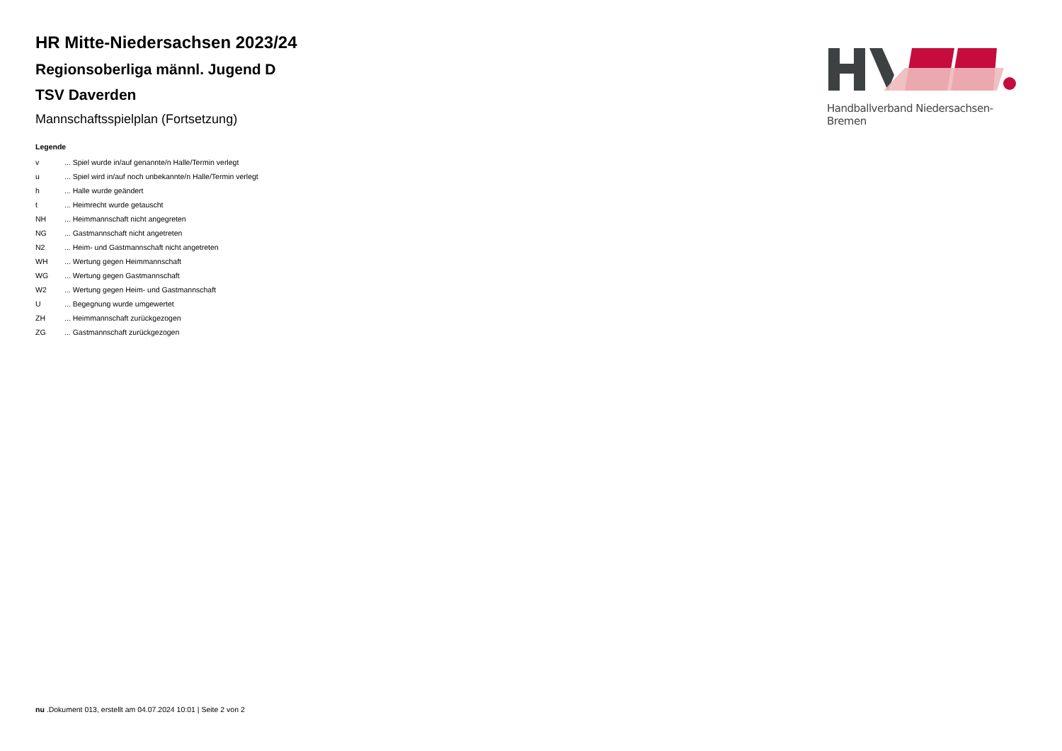Handballverband Niedersachsen-Bremen
HR Mitte-Niedersachsen 2023/24
Regionsoberliga männl. Jugend D
TSV Daverden
Mannschaftsspielplan (Fortsetzung)
Legende
| v | ... Spiel wurde in/auf genannte/n Halle/Termin verlegt |
| u | ... Spiel wird in/auf noch unbekannte/n Halle/Termin verlegt |
| h | ... Halle wurde geändert |
| t | ... Heimrecht wurde getauscht |
| NH | ... Heimmannschaft nicht angegreten |
| NG | ... Gastmannschaft nicht angetreten |
| N2 | ... Heim- und Gastmannschaft nicht angetreten |
| WH | ... Wertung gegen Heimmannschaft |
| WG | ... Wertung gegen Gastmannschaft |
| W2 | ... Wertung gegen Heim- und Gastmannschaft |
| U | ... Begegnung wurde umgewertet |
| ZH | ... Heimmannschaft zurückgezogen |
| ZG | ... Gastmannschaft zurückgezogen |
nu .Dokument 013, erstellt am 04.07.2024 10:01 | Seite 2 von 2